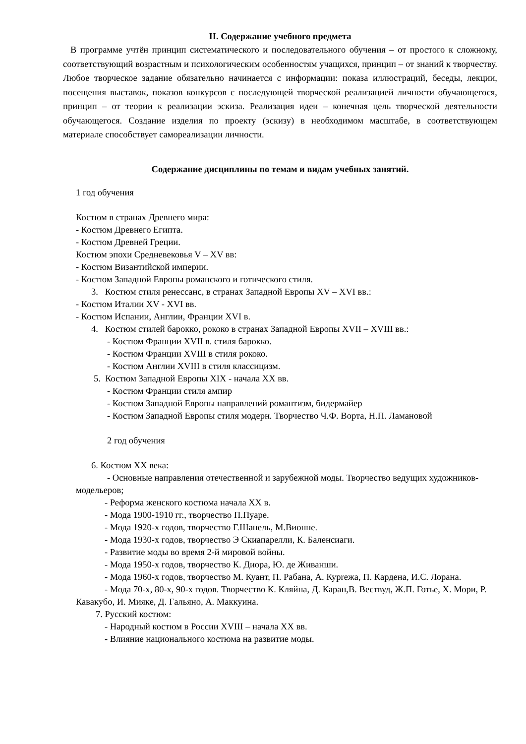II. Содержание учебного предмета
В программе учтён принцип систематического и последовательного обучения – от простого к сложному, соответствующий возрастным и психологическим особенностям учащихся, принцип – от знаний к творчеству. Любое творческое задание обязательно начинается с информации: показа иллюстраций, беседы, лекции, посещения выставок, показов конкурсов с последующей творческой реализацией личности обучающегося, принцип – от теории к реализации эскиза. Реализация идеи – конечная цель творческой деятельности обучающегося. Создание изделия по проекту (эскизу) в необходимом масштабе, в соответствующем материале способствует самореализации личности.
Содержание дисциплины по темам и видам учебных занятий.
1 год обучения
Костюм в странах Древнего мира:
- Костюм Древнего Египта.
- Костюм Древней Греции.
Костюм эпохи Средневековья V – XV вв:
- Костюм Византийской империи.
- Костюм Западной Европы романского и готического стиля.
3. Костюм стиля ренессанс, в странах Западной Европы XV – XVI вв.:
- Костюм Италии XV - XVI вв.
- Костюм Испании, Англии, Франции XVI в.
4. Костюм стилей барокко, рококо в странах Западной Европы XVII – XVIII вв.:
- Костюм Франции XVII в. стиля барокко.
- Костюм Франции XVIII в стиля рококо.
- Костюм Англии XVIII в стиля классицизм.
5. Костюм Западной Европы XIX - начала XX вв.
- Костюм Франции стиля ампир
- Костюм Западной Европы направлений романтизм, бидермайер
- Костюм Западной Европы стиля модерн. Творчество Ч.Ф. Ворта, Н.П. Ламановой
2 год обучения
6. Костюм XX века:
- Основные направления отечественной и зарубежной моды. Творчество ведущих художников-модельеров;
- Реформа женского костюма начала XX в.
- Мода 1900-1910 гг., творчество П.Пуаре.
- Мода 1920-х годов, творчество Г.Шанель, М.Вионне.
- Мода 1930-х годов, творчество Э Скиапарелли, К. Баленсиаги.
- Развитие моды во время 2-й мировой войны.
- Мода 1950-х годов, творчество К. Диора, Ю. де Живанши.
- Мода 1960-х годов, творчество М. Куант, П. Рабана, А. Курrежа, П. Кардена, И.С. Лорана.
- Мода 70-х, 80-х, 90-х годов. Творчество К. Кляйна, Д. Каран,В. Вествуд, Ж.П. Готье, Х. Мори, Р. Кавакубо, И. Мияке, Д. Гальяно, А. Маккуина.
7. Русский костюм:
- Народный костюм в России XVIII – начала XX вв.
- Влияние национального костюма на развитие моды.